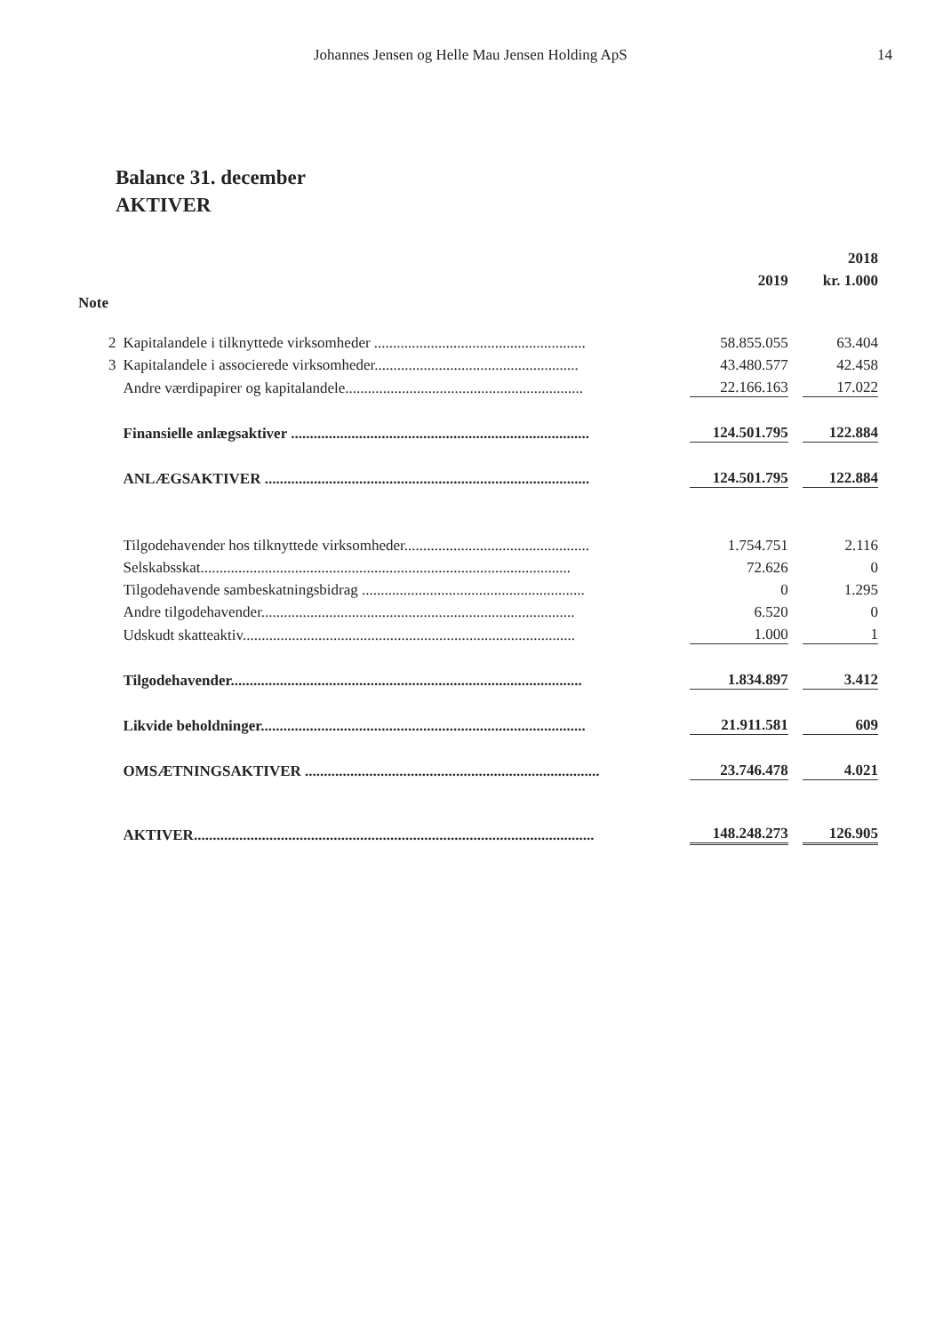Johannes Jensen og Helle Mau Jensen Holding ApS 14
Balance 31. december
AKTIVER
| | | | | 2018 |
| --- | --- | --- | --- | --- |
| | | 2019 | | kr. 1.000 |
| Note | | | | |
| 2 | Kapitalandele i tilknyttede virksomheder ........................................................ | 58.855.055 | | 63.404 |
| 3 | Kapitalandele i associerede virksomheder...................................................... | 43.480.577 | | 42.458 |
| | Andre værdipapirer og kapitalandele............................................................... | 22.166.163 | | 17.022 |
| | Finansielle anlægsaktiver ............................................................................... | 124.501.795 | | 122.884 |
| | ANLÆGSAKTIVER ...................................................................................... | 124.501.795 | | 122.884 |
| | Tilgodehavender hos tilknyttede virksomheder................................................. | 1.754.751 | | 2.116 |
| | Selskabsskat.................................................................................................. | 72.626 | | 0 |
| | Tilgodehavende sambeskatningsbidrag ........................................................... | 0 | | 1.295 |
| | Andre tilgodehavender................................................................................... | 6.520 | | 0 |
| | Udskudt skatteaktiv........................................................................................ | 1.000 | | 1 |
| | Tilgodehavender............................................................................................. | 1.834.897 | | 3.412 |
| | Likvide beholdninger...................................................................................... | 21.911.581 | | 609 |
| | OMSÆTNINGSAKTIVER .............................................................................. | 23.746.478 | | 4.021 |
| | AKTIVER.......................................................................................................... | 148.248.273 | | 126.905 |